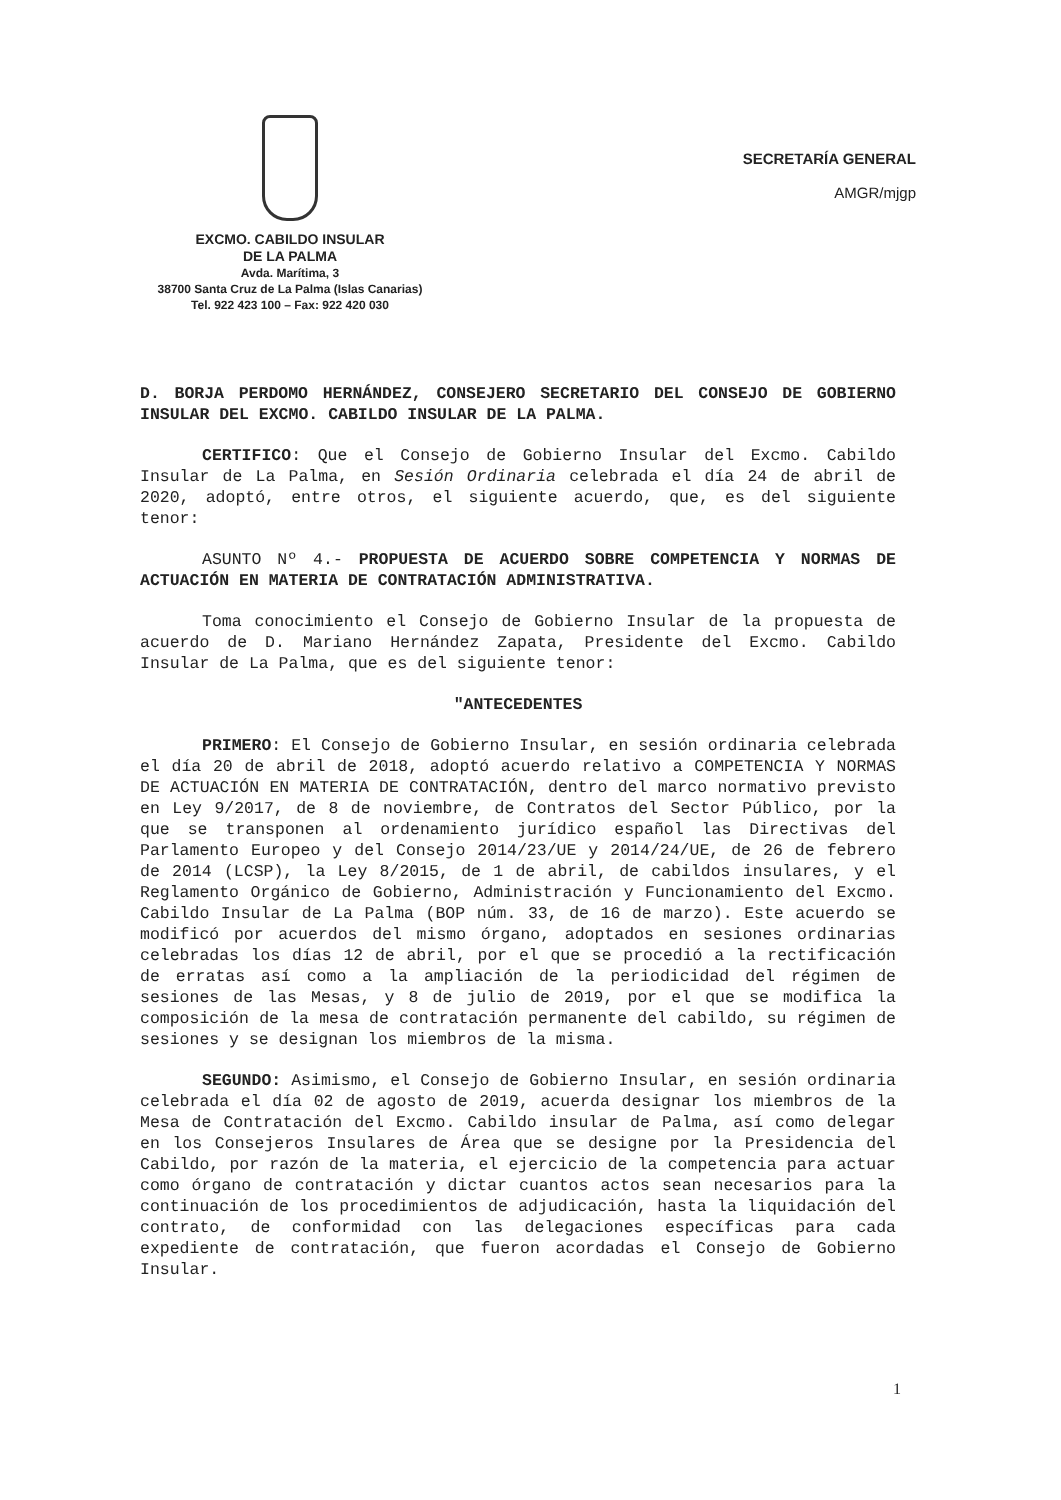EXCMO. CABILDO INSULAR
DE LA PALMA
Avda. Marítima, 3
38700 Santa Cruz de La Palma (Islas Canarias)
Tel. 922 423 100 – Fax: 922 420 030
SECRETARÍA GENERAL
AMGR/mjgp
D. BORJA PERDOMO HERNÁNDEZ, CONSEJERO SECRETARIO DEL CONSEJO DE GOBIERNO INSULAR DEL EXCMO. CABILDO INSULAR DE LA PALMA.
CERTIFICO: Que el Consejo de Gobierno Insular del Excmo. Cabildo Insular de La Palma, en Sesión Ordinaria celebrada el día 24 de abril de 2020, adoptó, entre otros, el siguiente acuerdo, que, es del siguiente tenor:
ASUNTO Nº 4.- PROPUESTA DE ACUERDO SOBRE COMPETENCIA Y NORMAS DE ACTUACIÓN EN MATERIA DE CONTRATACIÓN ADMINISTRATIVA.
Toma conocimiento el Consejo de Gobierno Insular de la propuesta de acuerdo de D. Mariano Hernández Zapata, Presidente del Excmo. Cabildo Insular de La Palma, que es del siguiente tenor:
"ANTECEDENTES
PRIMERO: El Consejo de Gobierno Insular, en sesión ordinaria celebrada el día 20 de abril de 2018, adoptó acuerdo relativo a COMPETENCIA Y NORMAS DE ACTUACIÓN EN MATERIA DE CONTRATACIÓN, dentro del marco normativo previsto en Ley 9/2017, de 8 de noviembre, de Contratos del Sector Público, por la que se transponen al ordenamiento jurídico español las Directivas del Parlamento Europeo y del Consejo 2014/23/UE y 2014/24/UE, de 26 de febrero de 2014 (LCSP), la Ley 8/2015, de 1 de abril, de cabildos insulares, y el Reglamento Orgánico de Gobierno, Administración y Funcionamiento del Excmo. Cabildo Insular de La Palma (BOP núm. 33, de 16 de marzo). Este acuerdo se modificó por acuerdos del mismo órgano, adoptados en sesiones ordinarias celebradas los días 12 de abril, por el que se procedió a la rectificación de erratas así como a la ampliación de la periodicidad del régimen de sesiones de las Mesas, y 8 de julio de 2019, por el que se modifica la composición de la mesa de contratación permanente del cabildo, su régimen de sesiones y se designan los miembros de la misma.
SEGUNDO: Asimismo, el Consejo de Gobierno Insular, en sesión ordinaria celebrada el día 02 de agosto de 2019, acuerda designar los miembros de la Mesa de Contratación del Excmo. Cabildo insular de Palma, así como delegar en los Consejeros Insulares de Área que se designe por la Presidencia del Cabildo, por razón de la materia, el ejercicio de la competencia para actuar como órgano de contratación y dictar cuantos actos sean necesarios para la continuación de los procedimientos de adjudicación, hasta la liquidación del contrato, de conformidad con las delegaciones específicas para cada expediente de contratación, que fueron acordadas el Consejo de Gobierno Insular.
1